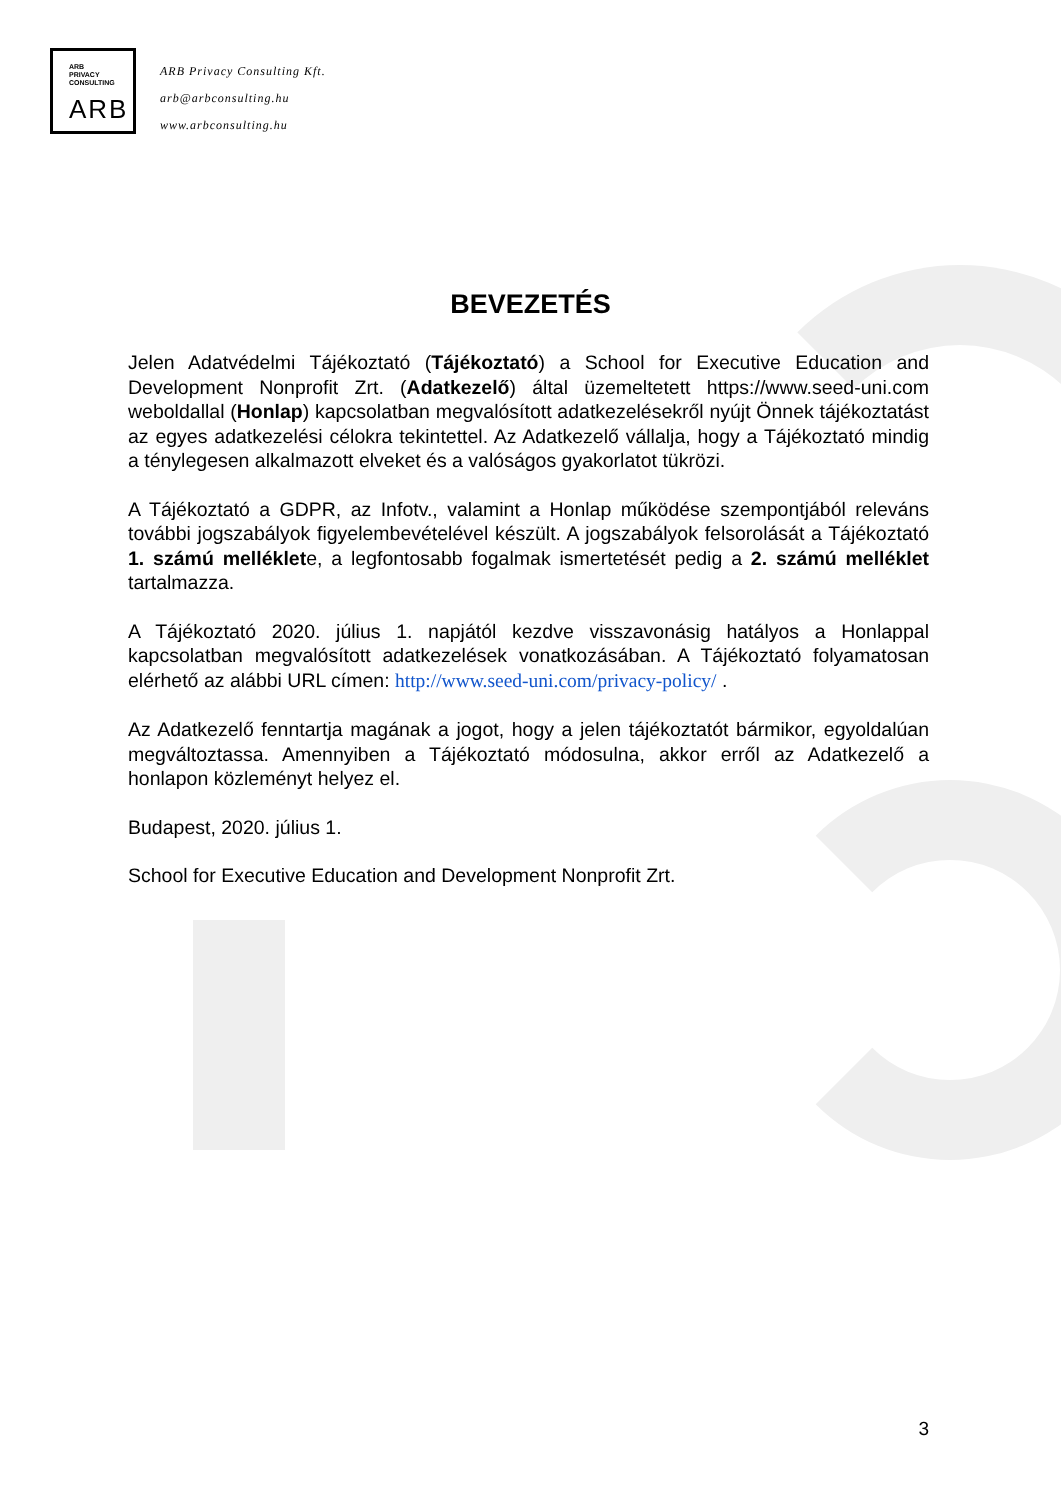ARB
PRIVACY
CONSULTING
ARB
ARB Privacy Consulting Kft.
arb@arbconsulting.hu
www.arbconsulting.hu
BEVEZETÉS
Jelen Adatvédelmi Tájékoztató (Tájékoztató) a School for Executive Education and Development Nonprofit Zrt. (Adatkezelő) által üzemeltetett https://www.seed-uni.com weboldallal (Honlap) kapcsolatban megvalósított adatkezelésekről nyújt Önnek tájékoztatást az egyes adatkezelési célokra tekintettel. Az Adatkezelő vállalja, hogy a Tájékoztató mindig a ténylegesen alkalmazott elveket és a valóságos gyakorlatot tükrözi.
A Tájékoztató a GDPR, az Infotv., valamint a Honlap működése szempontjából releváns további jogszabályok figyelembevételével készült. A jogszabályok felsorolását a Tájékoztató 1. számú melléklete, a legfontosabb fogalmak ismertetését pedig a 2. számú melléklet tartalmazza.
A Tájékoztató 2020. július 1. napjától kezdve visszavonásig hatályos a Honlappal kapcsolatban megvalósított adatkezelések vonatkozásában. A Tájékoztató folyamatosan elérhető az alábbi URL címen: http://www.seed-uni.com/privacy-policy/ .
Az Adatkezelő fenntartja magának a jogot, hogy a jelen tájékoztatót bármikor, egyoldalúan megváltoztassa. Amennyiben a Tájékoztató módosulna, akkor erről az Adatkezelő a honlapon közleményt helyez el.
Budapest, 2020. július 1.
School for Executive Education and Development Nonprofit Zrt.
3